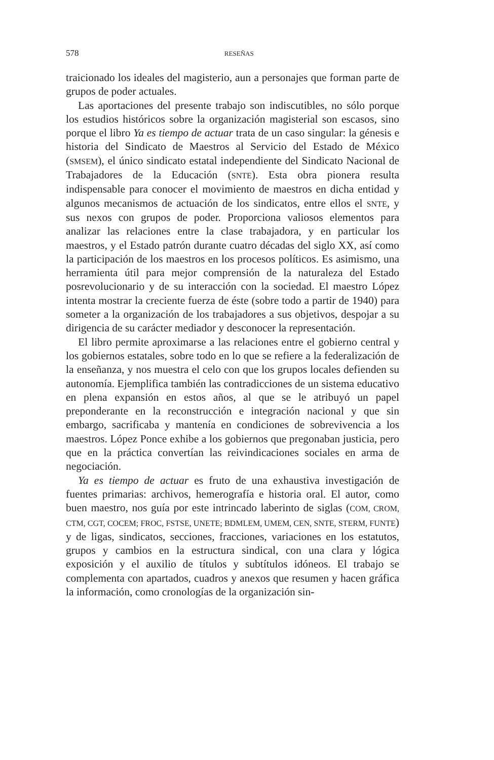578
RESEÑAS
traicionado los ideales del magisterio, aun a personajes que forman parte de grupos de poder actuales.
Las aportaciones del presente trabajo son indiscutibles, no sólo porque los estudios históricos sobre la organización magisterial son escasos, sino porque el libro Ya es tiempo de actuar trata de un caso singular: la génesis e historia del Sindicato de Maestros al Servicio del Estado de México (SMSEM), el único sindicato estatal independiente del Sindicato Nacional de Trabajadores de la Educación (SNTE). Esta obra pionera resulta indispensable para conocer el movimiento de maestros en dicha entidad y algunos mecanismos de actuación de los sindicatos, entre ellos el SNTE, y sus nexos con grupos de poder. Proporciona valiosos elementos para analizar las relaciones entre la clase trabajadora, y en particular los maestros, y el Estado patrón durante cuatro décadas del siglo XX, así como la participación de los maestros en los procesos políticos. Es asimismo, una herramienta útil para mejor comprensión de la naturaleza del Estado posrevolucionario y de su interacción con la sociedad. El maestro López intenta mostrar la creciente fuerza de éste (sobre todo a partir de 1940) para someter a la organización de los trabajadores a sus objetivos, despojar a su dirigencia de su carácter mediador y desconocer la representación.
El libro permite aproximarse a las relaciones entre el gobierno central y los gobiernos estatales, sobre todo en lo que se refiere a la federalización de la enseñanza, y nos muestra el celo con que los grupos locales defienden su autonomía. Ejemplifica también las contradicciones de un sistema educativo en plena expansión en estos años, al que se le atribuyó un papel preponderante en la reconstrucción e integración nacional y que sin embargo, sacrificaba y mantenía en condiciones de sobrevivencia a los maestros. López Ponce exhibe a los gobiernos que pregonaban justicia, pero que en la práctica convertían las reivindicaciones sociales en arma de negociación.
Ya es tiempo de actuar es fruto de una exhaustiva investigación de fuentes primarias: archivos, hemerografía e historia oral. El autor, como buen maestro, nos guía por este intrincado laberinto de siglas (COM, CROM, CTM, CGT, COCEM; FROC, FSTSE, UNETE; BDMLEM, UMEM, CEN, SNTE, STERM, FUNTE) y de ligas, sindicatos, secciones, fracciones, variaciones en los estatutos, grupos y cambios en la estructura sindical, con una clara y lógica exposición y el auxilio de títulos y subtítulos idóneos. El trabajo se complementa con apartados, cuadros y anexos que resumen y hacen gráfica la información, como cronologías de la organización sin-